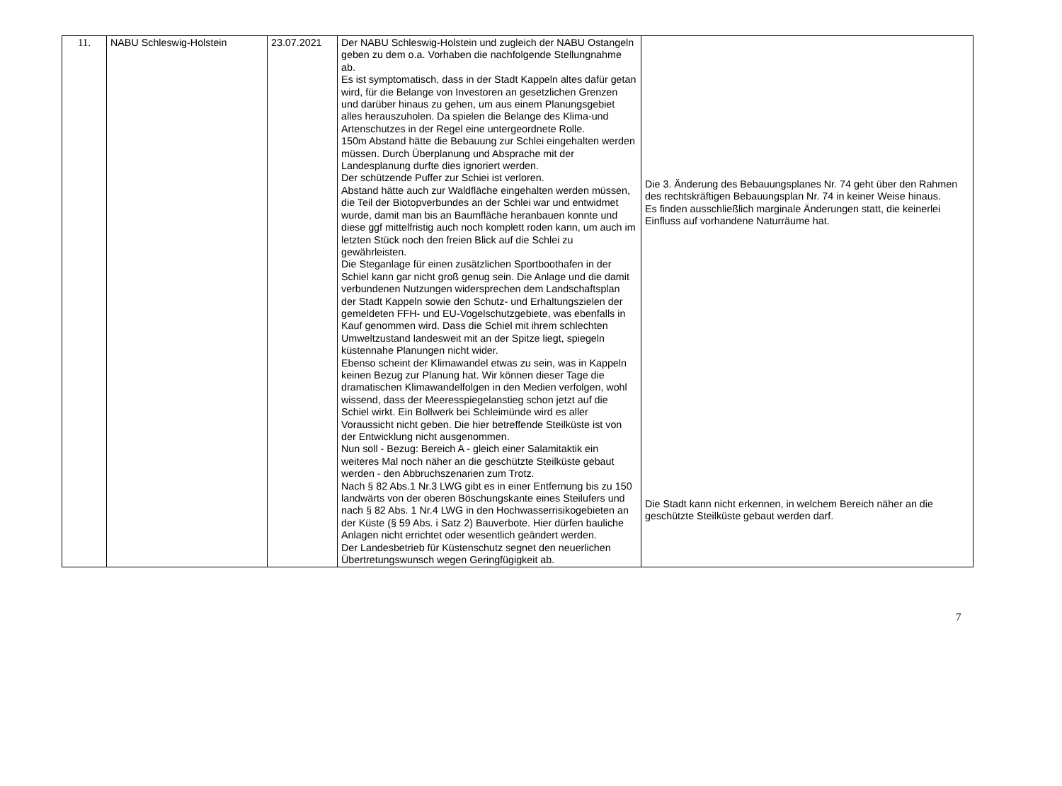| 11. | NABU Schleswig-Holstein | 23.07.2021 | Der NABU Schleswig-Holstein und zugleich der NABU Ostangeln geben zu dem o.a. Vorhaben die nachfolgende Stellungnahme ab. Es ist symptomatisch, dass in der Stadt Kappeln altes dafür getan wird, für die Belange von Investoren an gesetzlichen Grenzen und darüber hinaus zu gehen, um aus einem Planungsgebiet alles herauszuholen. Da spielen die Belange des Klima-und Artenschutzes in der Regel eine untergeordnete Rolle. 150m Abstand hätte die Bebauung zur Schlei eingehalten werden müssen. Durch Überplanung und Absprache mit der Landesplanung durfte dies ignoriert werden. Der schützende Puffer zur Schiei ist verloren. Abstand hätte auch zur Waldfläche eingehalten werden müssen, die Teil der Biotopverbundes an der Schlei war und entwidmet wurde, damit man bis an Baumfläche heranbauen konnte und diese ggf mittelfristig auch noch komplett roden kann, um auch im letzten Stück noch den freien Blick auf die Schlei zu gewährleisten. Die Steganlage für einen zusätzlichen Sportboothafen in der Schiel kann gar nicht groß genug sein. Die Anlage und die damit verbundenen Nutzungen widersprechen dem Landschaftsplan der Stadt Kappeln sowie den Schutz- und Erhaltungszielen der gemeldeten FFH- und EU-Vogelschutzgebiete, was ebenfalls in Kauf genommen wird. Dass die Schiel mit ihrem schlechten Umweltzustand landesweit mit an der Spitze liegt, spiegeln küstennahe Planungen nicht wider. Ebenso scheint der Klimawandel etwas zu sein, was in Kappeln keinen Bezug zur Planung hat. Wir können dieser Tage die dramatischen Klimawandelfolgen in den Medien verfolgen, wohl wissend, dass der Meeresspiegelanstieg schon jetzt auf die Schiel wirkt. Ein Bollwerk bei Schleimünde wird es aller Voraussicht nicht geben. Die hier betreffende Steilküste ist von der Entwicklung nicht ausgenommen. Nun soll - Bezug: Bereich A - gleich einer Salamitaktik ein weiteres Mal noch näher an die geschützte Steilküste gebaut werden - den Abbruchszenarien zum Trotz. Nach § 82 Abs.1 Nr.3 LWG gibt es in einer Entfernung bis zu 150 landwärts von der oberen Böschungskante eines Steilufers und nach § 82 Abs. 1 Nr.4 LWG in den Hochwasserrisikogebieten an der Küste (§ 59 Abs. i Satz 2) Bauverbote. Hier dürfen bauliche Anlagen nicht errichtet oder wesentlich geändert werden. Der Landesbetrieb für Küstenschutz segnet den neuerlichen Übertretungswunsch wegen Geringfügigkeit ab. | Die 3. Änderung des Bebauungsplanes Nr. 74 geht über den Rahmen des rechtskräftigen Bebauungsplan Nr. 74 in keiner Weise hinaus. Es finden ausschließlich marginale Änderungen statt, die keinerlei Einfluss auf vorhandene Naturräume hat. Die Stadt kann nicht erkennen, in welchem Bereich näher an die geschützte Steilküste gebaut werden darf. |
7